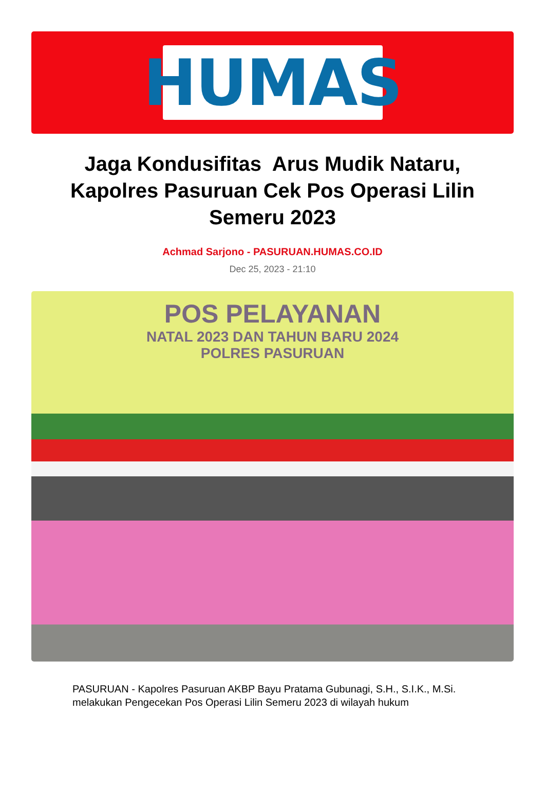HUMAS
Jaga Kondusifitas Arus Mudik Nataru, Kapolres Pasuruan Cek Pos Operasi Lilin Semeru 2023
Achmad Sarjono - PASURUAN.HUMAS.CO.ID
Dec 25, 2023 - 21:10
POS PELAYANAN
NATAL 2023 DAN TAHUN BARU 2024
POLRES PASURUAN
PASURUAN - Kapolres Pasuruan AKBP Bayu Pratama Gubunagi, S.H., S.I.K., M.Si. melakukan Pengecekan Pos Operasi Lilin Semeru 2023 di wilayah hukum